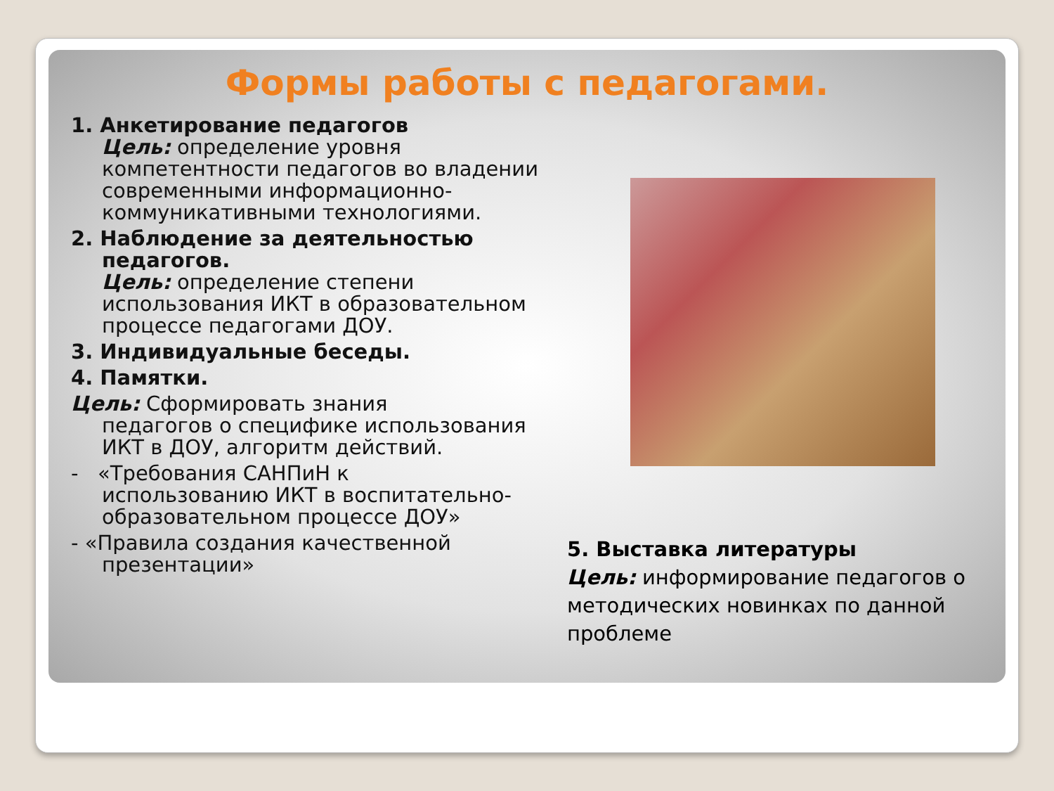Формы работы с педагогами.
1. Анкетирование педагогов
Цель: определение уровня компетентности педагогов во владении современными информационно-коммуникативными технологиями.
2. Наблюдение за деятельностью
педагогов.
Цель: определение степени использования ИКТ в образовательном процессе педагогами ДОУ.
3. Индивидуальные беседы.
4. Памятки.
Цель: Сформировать знания
педагогов о специфике использования ИКТ в ДОУ, алгоритм действий.
- «Требования САНПиН к
использованию ИКТ в воспитательно-образовательном процессе ДОУ»
- «Правила создания качественной
презентации»
5. Выставка литературы
Цель: информирование педагогов о методических новинках по данной проблеме